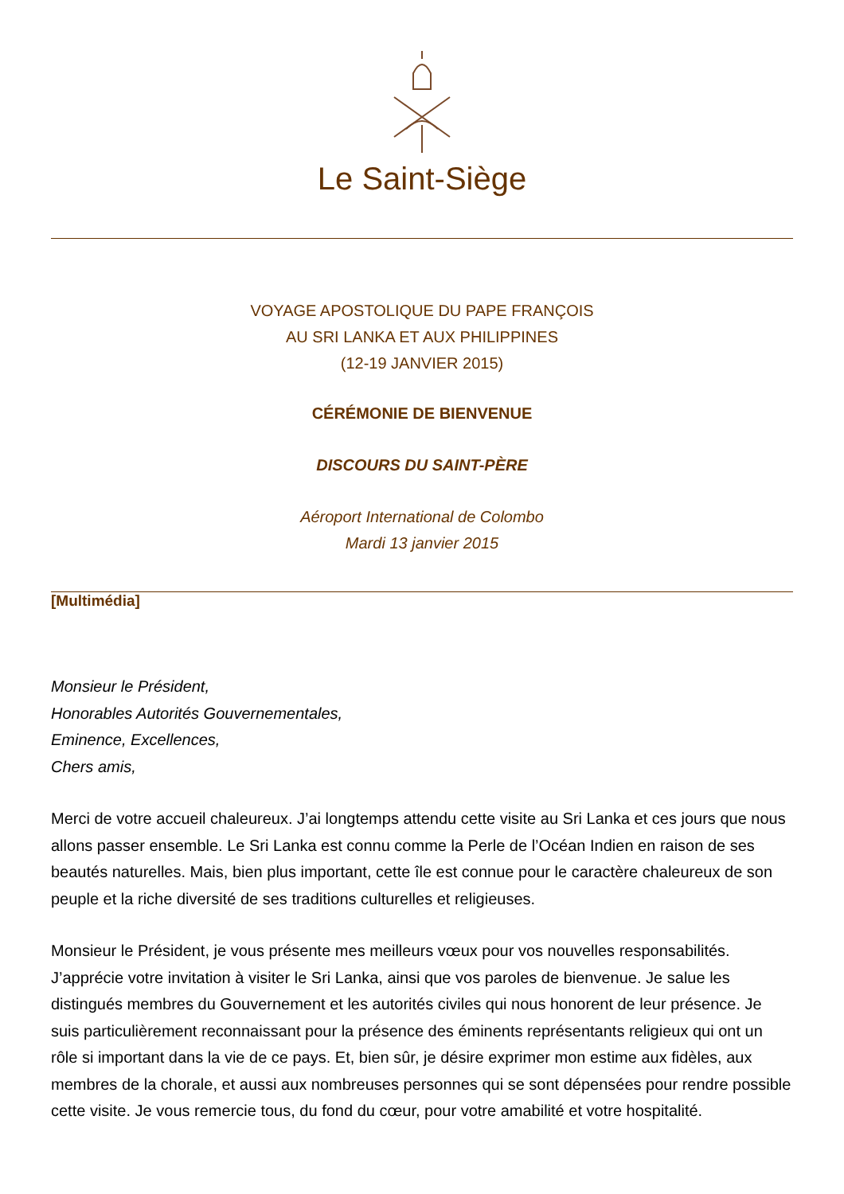Le Saint-Siège
VOYAGE APOSTOLIQUE DU PAPE FRANÇOIS
AU SRI LANKA ET AUX PHILIPPINES
(12-19 JANVIER 2015)
CÉRÉMONIE DE BIENVENUE
DISCOURS DU SAINT-PÈRE
Aéroport International de Colombo
Mardi 13 janvier 2015
[Multimédia]
Monsieur le Président,
Honorables Autorités Gouvernementales,
Eminence, Excellences,
Chers amis,
Merci de votre accueil chaleureux. J’ai longtemps attendu cette visite au Sri Lanka et ces jours que nous allons passer ensemble. Le Sri Lanka est connu comme la Perle de l’Océan Indien en raison de ses beautés naturelles. Mais, bien plus important, cette île est connue pour le caractère chaleureux de son peuple et la riche diversité de ses traditions culturelles et religieuses.
Monsieur le Président, je vous présente mes meilleurs vœux pour vos nouvelles responsabilités. J’apprécie votre invitation à visiter le Sri Lanka, ainsi que vos paroles de bienvenue. Je salue les distingués membres du Gouvernement et les autorités civiles qui nous honorent de leur présence. Je suis particulièrement reconnaissant pour la présence des éminents représentants religieux qui ont un rôle si important dans la vie de ce pays. Et, bien sûr, je désire exprimer mon estime aux fidèles, aux membres de la chorale, et aussi aux nombreuses personnes qui se sont dépensées pour rendre possible cette visite. Je vous remercie tous, du fond du cœur, pour votre amabilité et votre hospitalité.